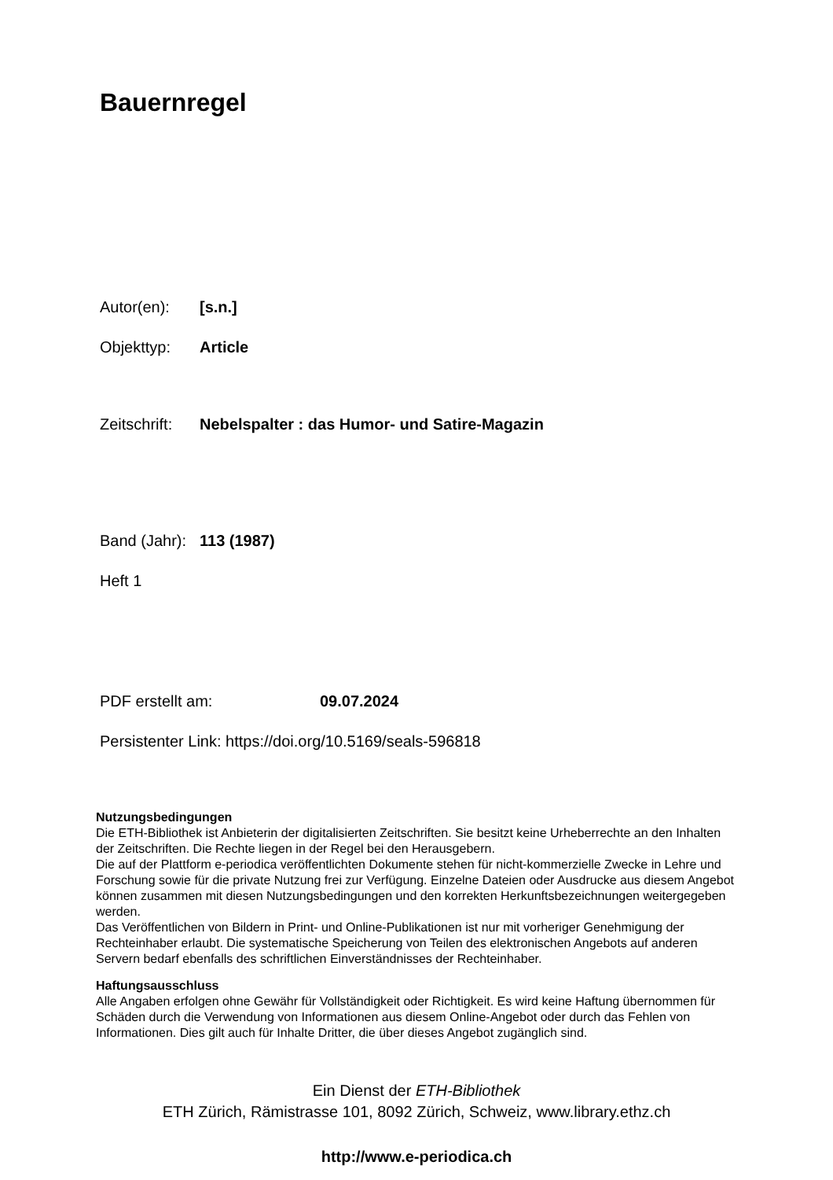Bauernregel
Autor(en): [s.n.]
Objekttyp: Article
Zeitschrift: Nebelspalter : das Humor- und Satire-Magazin
Band (Jahr): 113 (1987)
Heft 1
PDF erstellt am: 09.07.2024
Persistenter Link: https://doi.org/10.5169/seals-596818
Nutzungsbedingungen
Die ETH-Bibliothek ist Anbieterin der digitalisierten Zeitschriften. Sie besitzt keine Urheberrechte an den Inhalten der Zeitschriften. Die Rechte liegen in der Regel bei den Herausgebern.
Die auf der Plattform e-periodica veröffentlichten Dokumente stehen für nicht-kommerzielle Zwecke in Lehre und Forschung sowie für die private Nutzung frei zur Verfügung. Einzelne Dateien oder Ausdrucke aus diesem Angebot können zusammen mit diesen Nutzungsbedingungen und den korrekten Herkunftsbezeichnungen weitergegeben werden.
Das Veröffentlichen von Bildern in Print- und Online-Publikationen ist nur mit vorheriger Genehmigung der Rechteinhaber erlaubt. Die systematische Speicherung von Teilen des elektronischen Angebots auf anderen Servern bedarf ebenfalls des schriftlichen Einverständnisses der Rechteinhaber.
Haftungsausschluss
Alle Angaben erfolgen ohne Gewähr für Vollständigkeit oder Richtigkeit. Es wird keine Haftung übernommen für Schäden durch die Verwendung von Informationen aus diesem Online-Angebot oder durch das Fehlen von Informationen. Dies gilt auch für Inhalte Dritter, die über dieses Angebot zugänglich sind.
Ein Dienst der ETH-Bibliothek
ETH Zürich, Rämistrasse 101, 8092 Zürich, Schweiz, www.library.ethz.ch
http://www.e-periodica.ch